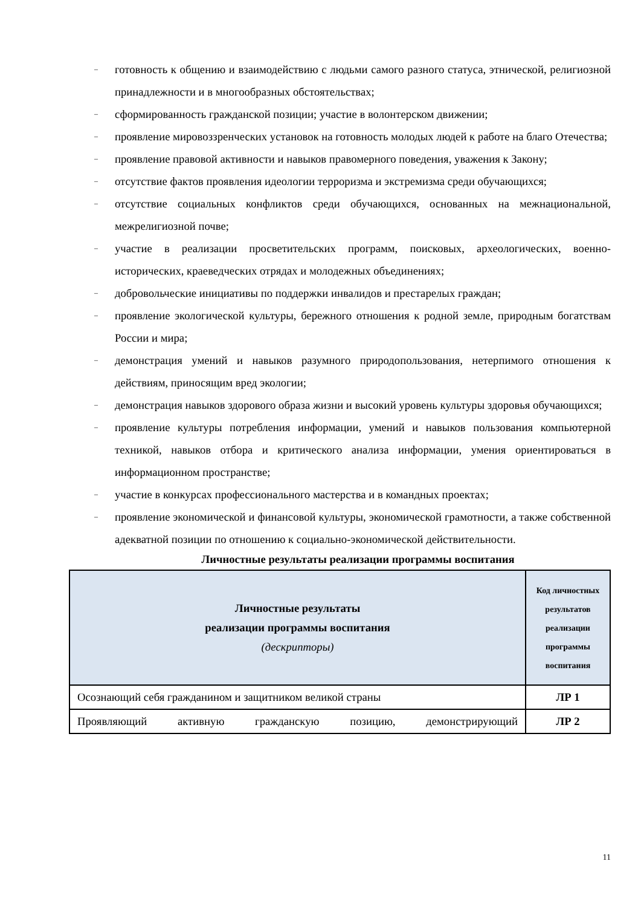– готовность к общению и взаимодействию с людьми самого разного статуса, этнической, религиозной принадлежности и в многообразных обстоятельствах;
– сформированность гражданской позиции; участие в волонтерском движении;
– проявление мировоззренческих установок на готовность молодых людей к работе на благо Отечества;
– проявление правовой активности и навыков правомерного поведения, уважения к Закону;
– отсутствие фактов проявления идеологии терроризма и экстремизма среди обучающихся;
– отсутствие социальных конфликтов среди обучающихся, основанных на межнациональной, межрелигиозной почве;
– участие в реализации просветительских программ, поисковых, археологических, военно-исторических, краеведческих отрядах и молодежных объединениях;
– добровольческие инициативы по поддержки инвалидов и престарелых граждан;
– проявление экологической культуры, бережного отношения к родной земле, природным богатствам России и мира;
– демонстрация умений и навыков разумного природопользования, нетерпимого отношения к действиям, приносящим вред экологии;
– демонстрация навыков здорового образа жизни и высокий уровень культуры здоровья обучающихся;
– проявление культуры потребления информации, умений и навыков пользования компьютерной техникой, навыков отбора и критического анализа информации, умения ориентироваться в информационном пространстве;
– участие в конкурсах профессионального мастерства и в командных проектах;
– проявление экономической и финансовой культуры, экономической грамотности, а также собственной адекватной позиции по отношению к социально-экономической действительности.
Личностные результаты реализации программы воспитания
| Личностные результаты реализации программы воспитания (дескрипторы) | Код личностных результатов реализации программы воспитания |
| --- | --- |
| Осознающий себя гражданином и защитником великой страны | ЛР 1 |
| Проявляющий активную гражданскую позицию, демонстрирующий | ЛР 2 |
11